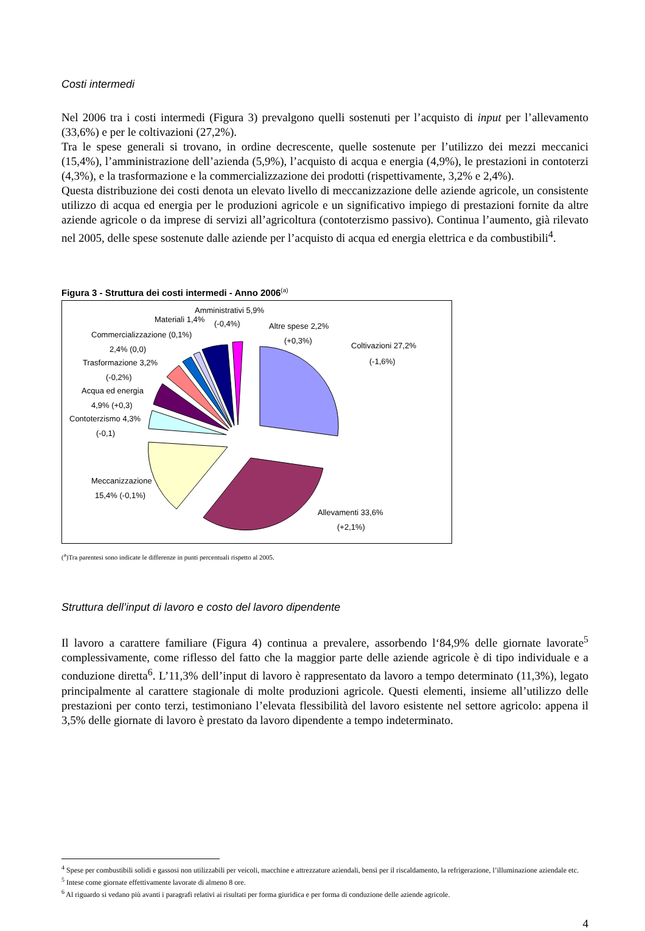Costi intermedi
Nel 2006 tra i costi intermedi (Figura 3) prevalgono quelli sostenuti per l’acquisto di input per l’allevamento (33,6%) e per le coltivazioni (27,2%).
Tra le spese generali si trovano, in ordine decrescente, quelle sostenute per l’utilizzo dei mezzi meccanici (15,4%), l’amministrazione dell’azienda (5,9%), l’acquisto di acqua e energia (4,9%), le prestazioni in contoterzi (4,3%), e la trasformazione e la commercializzazione dei prodotti (rispettivamente, 3,2% e 2,4%).
Questa distribuzione dei costi denota un elevato livello di meccanizzazione delle aziende agricole, un consistente utilizzo di acqua ed energia per le produzioni agricole e un significativo impiego di prestazioni fornite da altre aziende agricole o da imprese di servizi all’agricoltura (contoterzismo passivo). Continua l’aumento, già rilevato nel 2005, delle spese sostenute dalle aziende per l’acquisto di acqua ed energia elettrica e da combustibili<sup>4</sup>.
Figura 3 - Struttura dei costi intermedi - Anno 2006<sup>(a)</sup>
Amministrativi 5,9%
(-0,4%)
Materiali 1,4%
Altre spese 2,2%
(+0,3%)
Coltivazioni 27,2%
(-1,6%)
Commercializzazione (0,1%)
2,4% (0,0)
Trasformazione 3,2%
(-0,2%)
Acqua ed energia
4,9% (+0,3)
Contoterzismo 4,3%
(-0,1)
Meccanizzazione
15,4% (-0,1%)
Allevamenti 33,6%
(+2,1%)
(<sup>a</sup>)Tra parentesi sono indicate le differenze in punti percentuali rispetto al 2005.
Struttura dell’input di lavoro e costo del lavoro dipendente
Il lavoro a carattere familiare (Figura 4) continua a prevalere, assorbendo l‘84,9% delle giornate lavorate<sup>5</sup> complessivamente, come riflesso del fatto che la maggior parte delle aziende agricole è di tipo individuale e a conduzione diretta<sup>6</sup>. L’11,3% dell’input di lavoro è rappresentato da lavoro a tempo determinato (11,3%), legato principalmente al carattere stagionale di molte produzioni agricole. Questi elementi, insieme all’utilizzo delle prestazioni per conto terzi, testimoniano l’elevata flessibilità del lavoro esistente nel settore agricolo: appena il 3,5% delle giornate di lavoro è prestato da lavoro dipendente a tempo indeterminato.
<sup>4</sup> Spese per combustibili solidi e gassosi non utilizzabili per veicoli, macchine e attrezzature aziendali, bensì per il riscaldamento, la refrigerazione, l’illuminazione aziendale etc.
<sup>5</sup> Intese come giornate effettivamente lavorate di almeno 8 ore.
<sup>6</sup> Al riguardo si vedano più avanti i paragrafi relativi ai risultati per forma giuridica e per forma di conduzione delle aziende agricole.
4